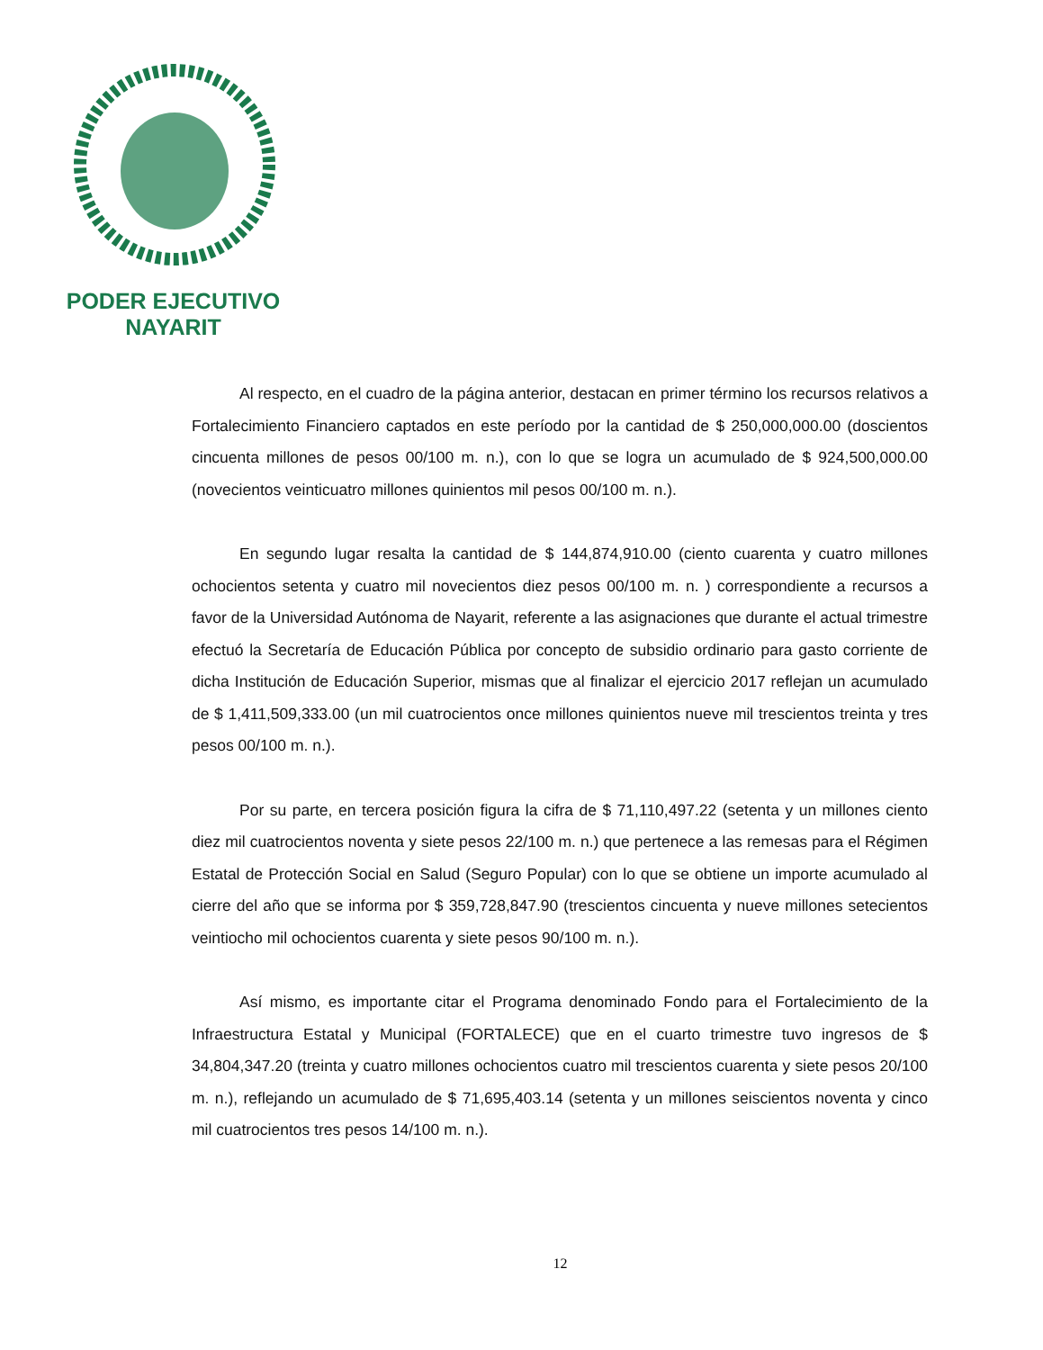PODER EJECUTIVO
NAYARIT
Al respecto, en el cuadro de la página anterior, destacan en primer término los recursos relativos a Fortalecimiento Financiero captados en este período por la cantidad de $ 250,000,000.00 (doscientos cincuenta millones de pesos 00/100 m. n.), con lo que se logra un acumulado de $ 924,500,000.00 (novecientos veinticuatro millones quinientos mil pesos 00/100 m. n.).
En segundo lugar resalta la cantidad de $ 144,874,910.00 (ciento cuarenta y cuatro millones ochocientos setenta y cuatro mil novecientos diez pesos 00/100 m. n. ) correspondiente a recursos a favor de la Universidad Autónoma de Nayarit, referente a las asignaciones que durante el actual trimestre efectuó la Secretaría de Educación Pública por concepto de subsidio ordinario para gasto corriente de dicha Institución de Educación Superior, mismas que al finalizar el ejercicio 2017 reflejan un acumulado de $ 1,411,509,333.00 (un mil cuatrocientos once millones quinientos nueve mil trescientos treinta y tres pesos 00/100 m. n.).
Por su parte, en tercera posición figura la cifra de $ 71,110,497.22 (setenta y un millones ciento diez mil cuatrocientos noventa y siete pesos 22/100 m. n.) que pertenece a las remesas para el Régimen Estatal de Protección Social en Salud (Seguro Popular) con lo que se obtiene un importe acumulado al cierre del año que se informa por $ 359,728,847.90 (trescientos cincuenta y nueve millones setecientos veintiocho mil ochocientos cuarenta y siete pesos 90/100 m. n.).
Así mismo, es importante citar el Programa denominado Fondo para el Fortalecimiento de la Infraestructura Estatal y Municipal (FORTALECE) que en el cuarto trimestre tuvo ingresos de $ 34,804,347.20 (treinta y cuatro millones ochocientos cuatro mil trescientos cuarenta y siete pesos 20/100 m. n.), reflejando un acumulado de $ 71,695,403.14 (setenta y un millones seiscientos noventa y cinco mil cuatrocientos tres pesos 14/100 m. n.).
12